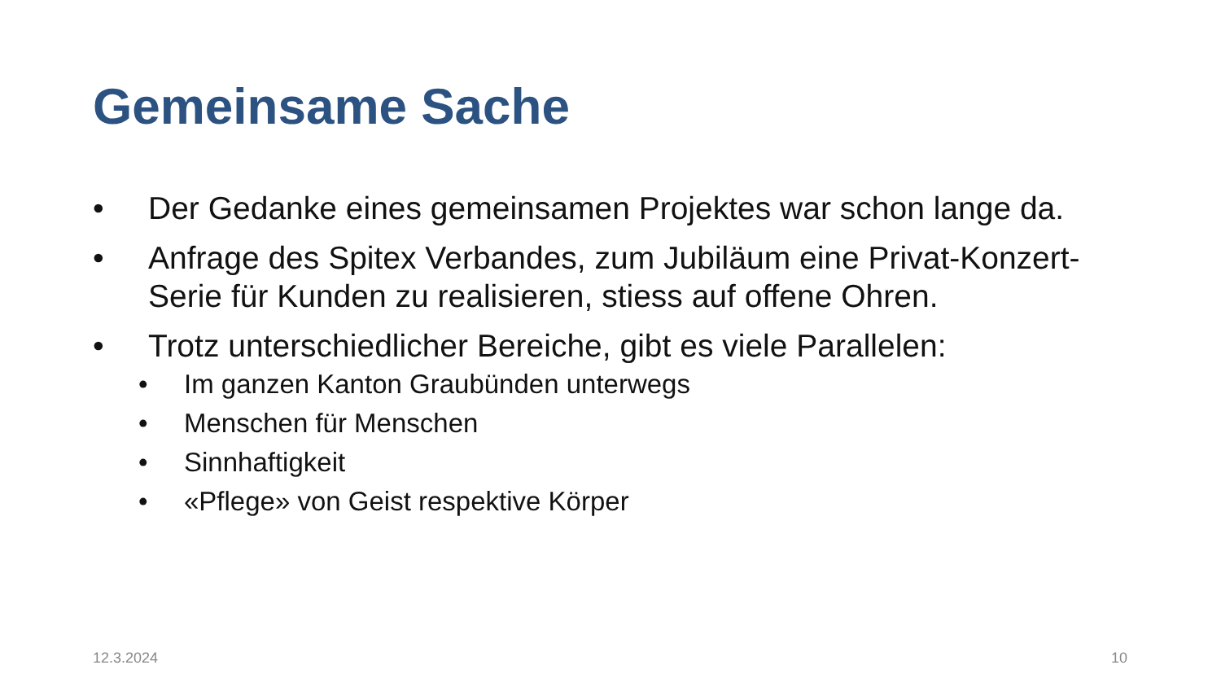Gemeinsame Sache
• Der Gedanke eines gemeinsamen Projektes war schon lange da.
• Anfrage des Spitex Verbandes, zum Jubiläum eine Privat-Konzert-Serie für Kunden zu realisieren, stiess auf offene Ohren.
• Trotz unterschiedlicher Bereiche, gibt es viele Parallelen:
• Im ganzen Kanton Graubünden unterwegs
• Menschen für Menschen
• Sinnhaftigkeit
• «Pflege» von Geist respektive Körper
12.3.2024 10